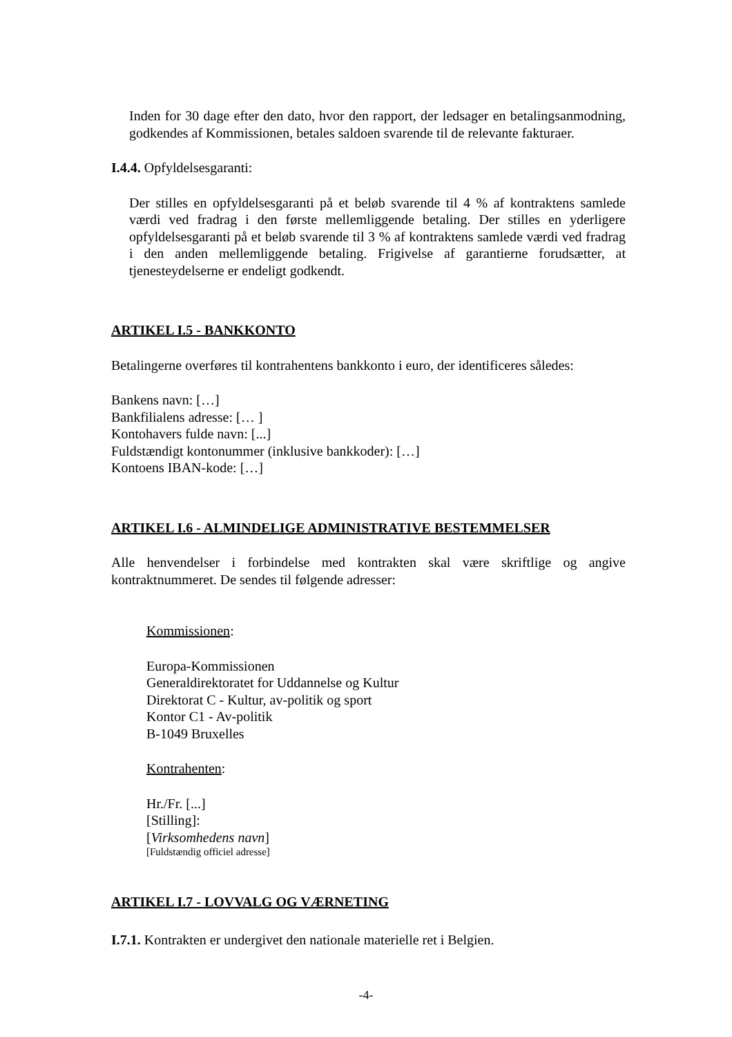Inden for 30 dage efter den dato, hvor den rapport, der ledsager en betalingsanmodning, godkendes af Kommissionen, betales saldoen svarende til de relevante fakturaer.
I.4.4. Opfyldelsesgaranti:
Der stilles en opfyldelsesgaranti på et beløb svarende til 4 % af kontraktens samlede værdi ved fradrag i den første mellemliggende betaling. Der stilles en yderligere opfyldelsesgaranti på et beløb svarende til 3 % af kontraktens samlede værdi ved fradrag i den anden mellemliggende betaling. Frigivelse af garantierne forudsætter, at tjenesteydelserne er endeligt godkendt.
ARTIKEL I.5 - BANKKONTO
Betalingerne overføres til kontrahentens bankkonto i euro, der identificeres således:
Bankens navn: […]
Bankfilialens adresse: [… ]
Kontohavers fulde navn: [...]
Fuldstændigt kontonummer (inklusive bankkoder): […]
Kontoens IBAN-kode: […]
ARTIKEL I.6 - ALMINDELIGE ADMINISTRATIVE BESTEMMELSER
Alle henvendelser i forbindelse med kontrakten skal være skriftlige og angive kontraktnummeret. De sendes til følgende adresser:
Kommissionen:
Europa-Kommissionen
Generaldirektoratet for Uddannelse og Kultur
Direktorat C - Kultur, av-politik og sport
Kontor C1 - Av-politik
B-1049 Bruxelles
Kontrahenten:
Hr./Fr. [...]
[Stilling]:
[Virksomhedens navn]
[Fuldstændig officiel adresse]
ARTIKEL I.7 - LOVVALG OG VÆRNETING
I.7.1. Kontrakten er undergivet den nationale materielle ret i Belgien.
-4-